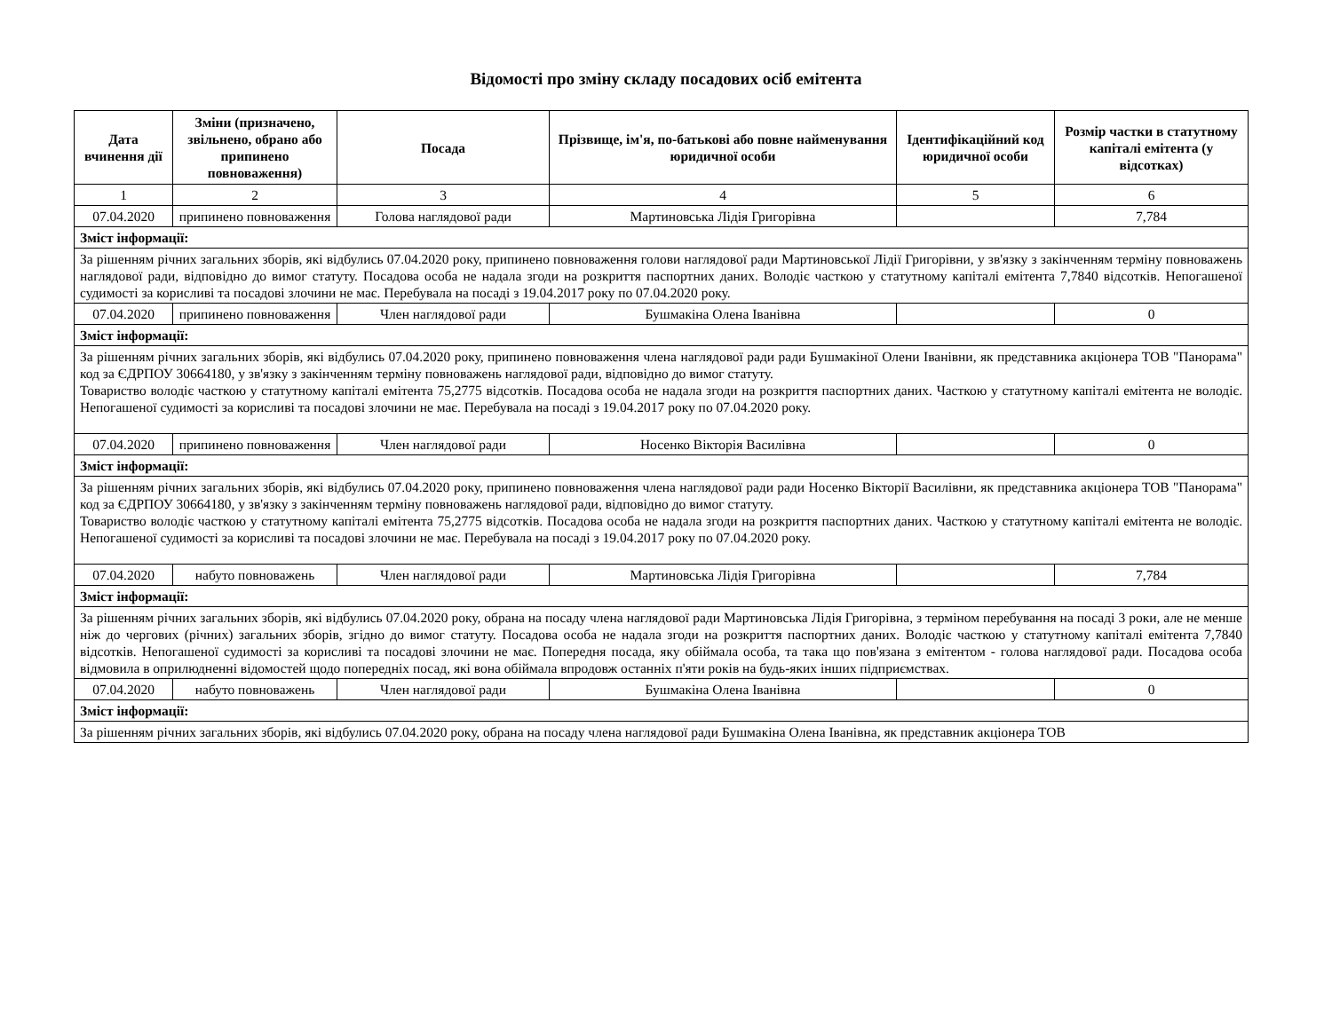Відомості про зміну складу посадових осіб емітента
| Дата вчинення дії | Зміни (призначено, звільнено, обрано або припинено повноваження) | Посада | Прізвище, ім'я, по-батькові або повне найменування юридичної особи | Ідентифікаційний код юридичної особи | Розмір частки в статутному капіталі емітента (у відсотках) |
| --- | --- | --- | --- | --- | --- |
| 1 | 2 | 3 | 4 | 5 | 6 |
| 07.04.2020 | припинено повноваження | Голова наглядової ради | Мартиновська Лідія Григорівна | | 7,784 |
| Зміст інформації: | | | | | |
| За рішенням річних загальних зборів, які відбулись 07.04.2020 року, припинено повноваження голови наглядової ради Мартиновської Лідії Григорівни, у зв'язку з закінченням терміну повноважень наглядової ради, відповідно до вимог статуту. Посадова особа не надала згоди на розкриття паспортних даних. Володіє часткою у статутному капіталі емітента 7,7840 відсотків. Непогашеної судимості за корисливі та посадові злочини не має. Перебувала на посаді з 19.04.2017 року по 07.04.2020 року. | | | | | |
| 07.04.2020 | припинено повноваження | Член наглядової ради | Бушмакіна Олена Іванівна | | 0 |
| Зміст інформації: | | | | | |
| За рішенням річних загальних зборів, які відбулись 07.04.2020 року, припинено повноваження члена наглядової ради ради Бушмакіної Олени Іванівни, як представника акціонера ТОВ "Панорама" код за ЄДРПОУ 30664180, у зв'язку з закінченням терміну повноважень наглядової ради, відповідно до вимог статуту. Товариство володіє часткою у статутному капіталі емітента 75,2775 відсотків. Посадова особа не надала згоди на розкриття паспортних даних. Часткою у статутному капіталі емітента не володіє. Непогашеної судимості за корисливі та посадові злочини не має. Перебувала на посаді з 19.04.2017 року по 07.04.2020 року. | | | | | |
| 07.04.2020 | припинено повноваження | Член наглядової ради | Носенко Вікторія Василівна | | 0 |
| Зміст інформації: | | | | | |
| За рішенням річних загальних зборів, які відбулись 07.04.2020 року, припинено повноваження члена наглядової ради ради Носенко Вікторії Василівни, як представника акціонера ТОВ "Панорама" код за ЄДРПОУ 30664180, у зв'язку з закінченням терміну повноважень наглядової ради, відповідно до вимог статуту. Товариство володіє часткою у статутному капіталі емітента 75,2775 відсотків. Посадова особа не надала згоди на розкриття паспортних даних. Часткою у статутному капіталі емітента не володіє. Непогашеної судимості за корисливі та посадові злочини не має. Перебувала на посаді з 19.04.2017 року по 07.04.2020 року. | | | | | |
| 07.04.2020 | набуто повноважень | Член наглядової ради | Мартиновська Лідія Григорівна | | 7,784 |
| Зміст інформації: | | | | | |
| За рішенням річних загальних зборів, які відбулись 07.04.2020 року, обрана на посаду члена наглядової ради Мартиновська Лідія Григорівна, з терміном перебування на посаді 3 роки, але не менше ніж до чергових (річних) загальних зборів, згідно до вимог статуту. Посадова особа не надала згоди на розкриття паспортних даних. Володіє часткою у статутному капіталі емітента 7,7840 відсотків. Непогашеної судимості за корисливі та посадові злочини не має. Попередня посада, яку обіймала особа, та така що пов'язана з емітентом - голова наглядової ради. Посадова особа відмовила в оприлюдненні відомостей щодо попередніх посад, які вона обіймала впродовж останніх п'яти років на будь-яких інших підприємствах. | | | | | |
| 07.04.2020 | набуто повноважень | Член наглядової ради | Бушмакіна Олена Іванівна | | 0 |
| Зміст інформації: | | | | | |
| За рішенням річних загальних зборів, які відбулись 07.04.2020 року, обрана на посаду члена наглядової ради Бушмакіна Олена Іванівна, як представник акціонера ТОВ | | | | | |